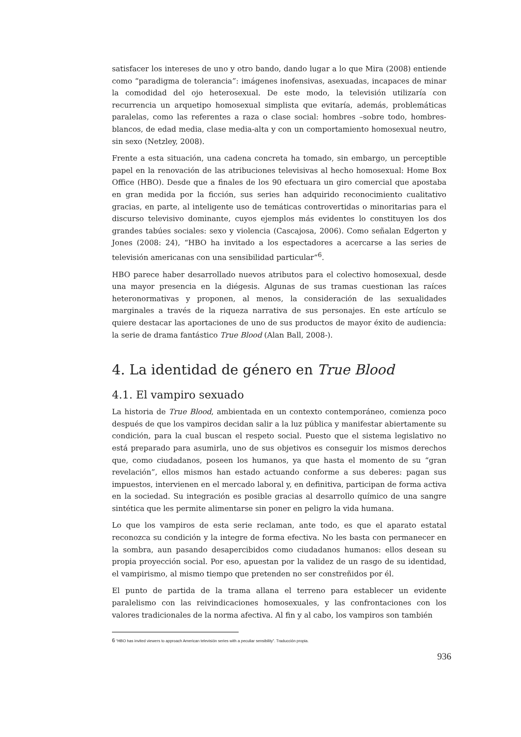satisfacer los intereses de uno y otro bando, dando lugar a lo que Mira (2008) entiende como “paradigma de tolerancia”: imágenes inofensivas, asexuadas, incapaces de minar la comodidad del ojo heterosexual. De este modo, la televisión utilizaría con recurrencia un arquetipo homosexual simplista que evitaría, además, problemáticas paralelas, como las referentes a raza o clase social: hombres –sobre todo, hombres- blancos, de edad media, clase media-alta y con un comportamiento homosexual neutro, sin sexo (Netzley, 2008).
Frente a esta situación, una cadena concreta ha tomado, sin embargo, un perceptible papel en la renovación de las atribuciones televisivas al hecho homosexual: Home Box Office (HBO). Desde que a finales de los 90 efectuara un giro comercial que apostaba en gran medida por la ficción, sus series han adquirido reconocimiento cualitativo gracias, en parte, al inteligente uso de temáticas controvertidas o minoritarias para el discurso televisivo dominante, cuyos ejemplos más evidentes lo constituyen los dos grandes tabúes sociales: sexo y violencia (Cascajosa, 2006). Como señalan Edgerton y Jones (2008: 24), “HBO ha invitado a los espectadores a acercarse a las series de televisión americanas con una sensibilidad particular“<sup>6</sup>.
HBO parece haber desarrollado nuevos atributos para el colectivo homosexual, desde una mayor presencia en la diégesis. Algunas de sus tramas cuestionan las raíces heteronormativas y proponen, al menos, la consideración de las sexualidades marginales a través de la riqueza narrativa de sus personajes. En este artículo se quiere destacar las aportaciones de uno de sus productos de mayor éxito de audiencia: la serie de drama fantástico True Blood (Alan Ball, 2008-).
4. La identidad de género en True Blood
4.1. El vampiro sexuado
La historia de True Blood, ambientada en un contexto contemporáneo, comienza poco después de que los vampiros decidan salir a la luz pública y manifestar abiertamente su condición, para la cual buscan el respeto social. Puesto que el sistema legislativo no está preparado para asumirla, uno de sus objetivos es conseguir los mismos derechos que, como ciudadanos, poseen los humanos, ya que hasta el momento de su “gran revelación”, ellos mismos han estado actuando conforme a sus deberes: pagan sus impuestos, intervienen en el mercado laboral y, en definitiva, participan de forma activa en la sociedad. Su integración es posible gracias al desarrollo químico de una sangre sintética que les permite alimentarse sin poner en peligro la vida humana.
Lo que los vampiros de esta serie reclaman, ante todo, es que el aparato estatal reconozca su condición y la integre de forma efectiva. No les basta con permanecer en la sombra, aun pasando desapercibidos como ciudadanos humanos: ellos desean su propia proyección social. Por eso, apuestan por la validez de un rasgo de su identidad, el vampirismo, al mismo tiempo que pretenden no ser constreñidos por él.
El punto de partida de la trama allana el terreno para establecer un evidente paralelismo con las reivindicaciones homosexuales, y las confrontaciones con los valores tradicionales de la norma afectiva. Al fin y al cabo, los vampiros son también
6 “HBO has invited viewers to approach American televisión series with a peculiar sensibility”. Traducción propia.
936